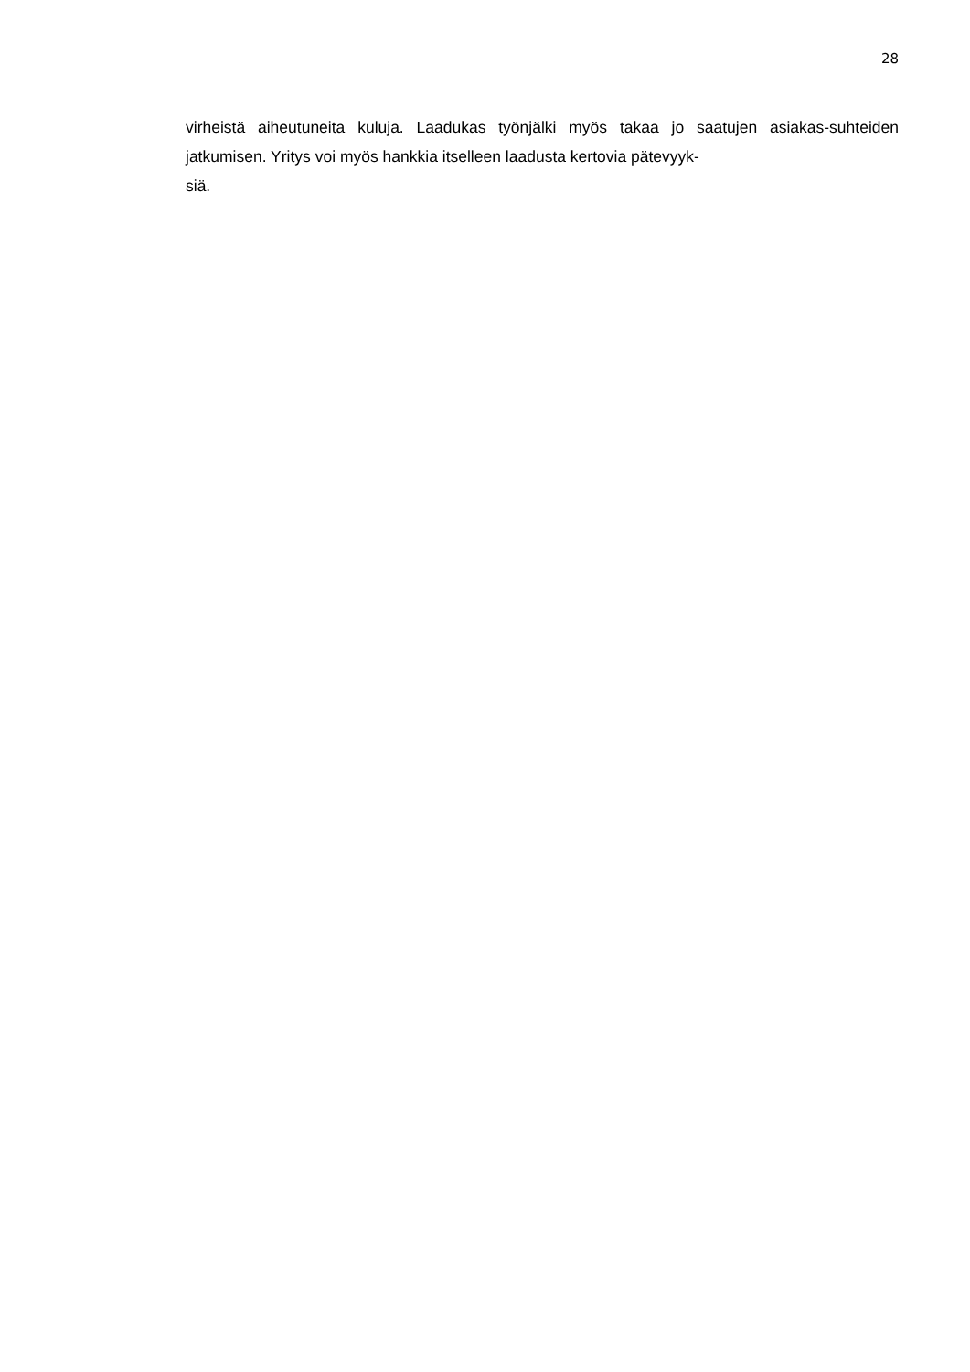28
virheistä aiheutuneita kuluja. Laadukas työnjälki myös takaa jo saatujen asiakas-suhteiden jatkumisen. Yritys voi myös hankkia itselleen laadusta kertovia pätevyyk-
siä.